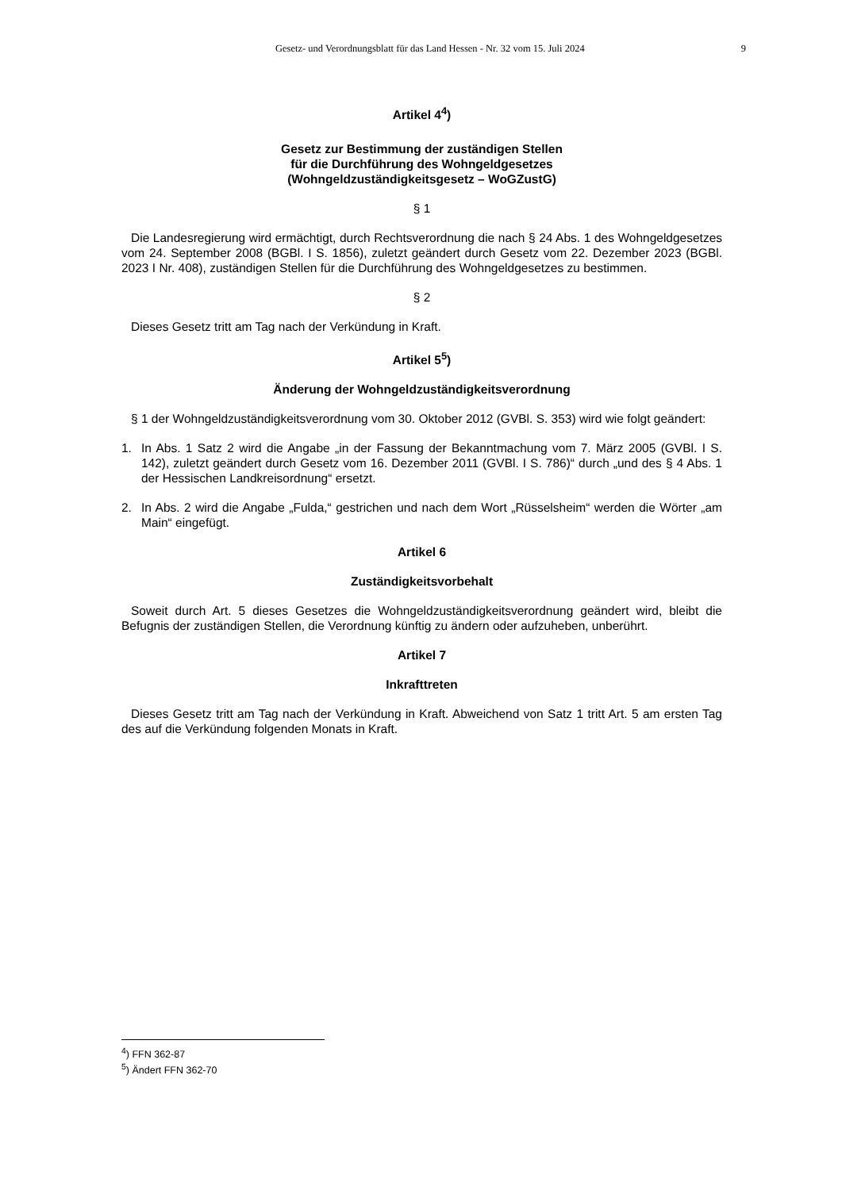Gesetz- und Verordnungsblatt für das Land Hessen - Nr. 32 vom 15. Juli 2024 9
Artikel 4<sup>4</sup>)
Gesetz zur Bestimmung der zuständigen Stellen
für die Durchführung des Wohngeldgesetzes
(Wohngeldzuständigkeitsgesetz – WoGZustG)
§ 1
Die Landesregierung wird ermächtigt, durch Rechtsverordnung die nach § 24 Abs. 1 des Wohngeldgesetzes vom 24. September 2008 (BGBl. I S. 1856), zuletzt geändert durch Gesetz vom 22. Dezember 2023 (BGBl. 2023 I Nr. 408), zuständigen Stellen für die Durchführung des Wohngeldgesetzes zu bestimmen.
§ 2
Dieses Gesetz tritt am Tag nach der Verkündung in Kraft.
Artikel 5<sup>5</sup>)
Änderung der Wohngeldzuständigkeitsverordnung
§ 1 der Wohngeldzuständigkeitsverordnung vom 30. Oktober 2012 (GVBl. S. 353) wird wie folgt geändert:
1. In Abs. 1 Satz 2 wird die Angabe „in der Fassung der Bekanntmachung vom 7. März 2005 (GVBl. I S. 142), zuletzt geändert durch Gesetz vom 16. Dezember 2011 (GVBl. I S. 786)“ durch „und des § 4 Abs. 1 der Hessischen Landkreisordnung“ ersetzt.
2. In Abs. 2 wird die Angabe „Fulda,“ gestrichen und nach dem Wort „Rüsselsheim“ werden die Wörter „am Main“ eingefügt.
Artikel 6
Zuständigkeitsvorbehalt
Soweit durch Art. 5 dieses Gesetzes die Wohngeldzuständigkeitsverordnung geändert wird, bleibt die Befugnis der zuständigen Stellen, die Verordnung künftig zu ändern oder aufzuheben, unberührt.
Artikel 7
Inkrafttreten
Dieses Gesetz tritt am Tag nach der Verkündung in Kraft. Abweichend von Satz 1 tritt Art. 5 am ersten Tag des auf die Verkündung folgenden Monats in Kraft.
<sup>4</sup>) FFN 362-87
<sup>5</sup>) Ändert FFN 362-70